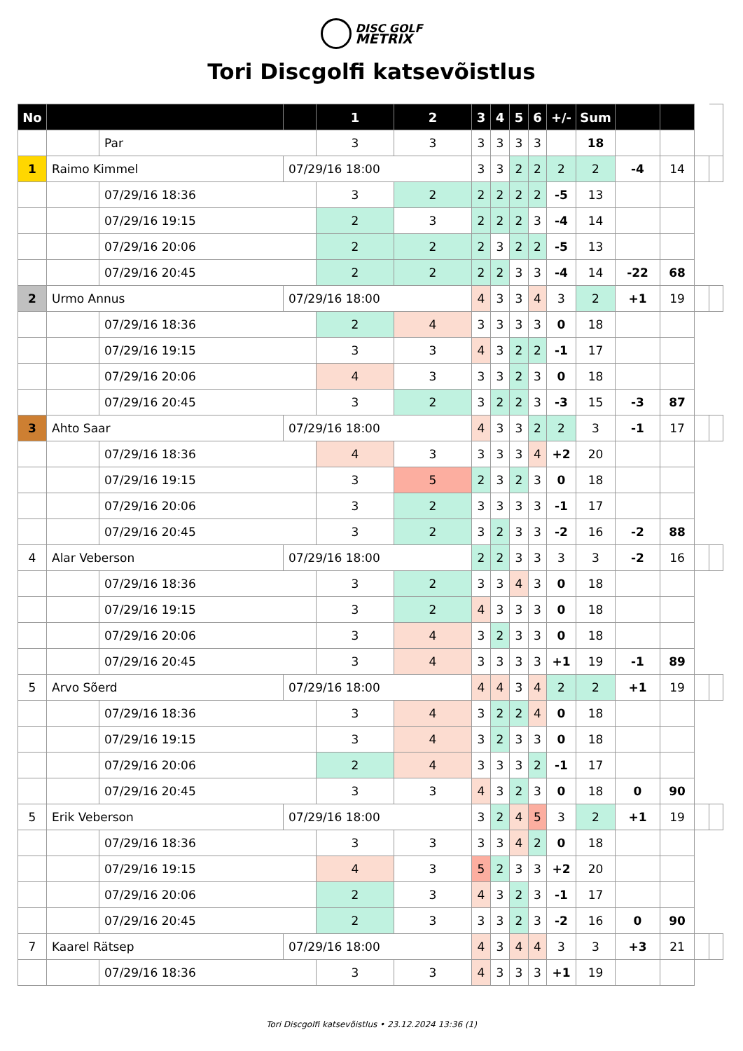DISC GOLF
METRIX
Tori Discgolfi katsevõistlus
| No | | | | 1 | 2 | 3 | 4 | 5 | 6 | +/- | Sum | | | | |
| | | Par | | 3 | 3 | 3 | 3 | 3 | 3 | | 18 | | | | |
| 1 | Raimo Kimmel | | 07/29/16 18:00 | | | 3 | 3 | 2 | 2 | 2 | 2 | -4 | 14 | | |
| | | 07/29/16 18:36 | | 3 | 2 | 2 | 2 | 2 | 2 | -5 | 13 | | | | |
| | | 07/29/16 19:15 | | 2 | 3 | 2 | 2 | 2 | 3 | -4 | 14 | | | | |
| | | 07/29/16 20:06 | | 2 | 2 | 2 | 3 | 2 | 2 | -5 | 13 | | | | |
| | | 07/29/16 20:45 | | 2 | 2 | 2 | 2 | 3 | 3 | -4 | 14 | -22 | 68 | | |
| 2 | Urmo Annus | | 07/29/16 18:00 | | | 4 | 3 | 3 | 4 | 3 | 2 | +1 | 19 | | |
| | | 07/29/16 18:36 | | 2 | 4 | 3 | 3 | 3 | 3 | 0 | 18 | | | | |
| | | 07/29/16 19:15 | | 3 | 3 | 4 | 3 | 2 | 2 | -1 | 17 | | | | |
| | | 07/29/16 20:06 | | 4 | 3 | 3 | 3 | 2 | 3 | 0 | 18 | | | | |
| | | 07/29/16 20:45 | | 3 | 2 | 3 | 2 | 2 | 3 | -3 | 15 | -3 | 87 | | |
| 3 | Ahto Saar | | 07/29/16 18:00 | | | 4 | 3 | 3 | 2 | 2 | 3 | -1 | 17 | | |
| | | 07/29/16 18:36 | | 4 | 3 | 3 | 3 | 3 | 4 | +2 | 20 | | | | |
| | | 07/29/16 19:15 | | 3 | 5 | 2 | 3 | 2 | 3 | 0 | 18 | | | | |
| | | 07/29/16 20:06 | | 3 | 2 | 3 | 3 | 3 | 3 | -1 | 17 | | | | |
| | | 07/29/16 20:45 | | 3 | 2 | 3 | 2 | 3 | 3 | -2 | 16 | -2 | 88 | | |
| 4 | Alar Veberson | | 07/29/16 18:00 | | | 2 | 2 | 3 | 3 | 3 | 3 | -2 | 16 | | |
| | | 07/29/16 18:36 | | 3 | 2 | 3 | 3 | 4 | 3 | 0 | 18 | | | | |
| | | 07/29/16 19:15 | | 3 | 2 | 4 | 3 | 3 | 3 | 0 | 18 | | | | |
| | | 07/29/16 20:06 | | 3 | 4 | 3 | 2 | 3 | 3 | 0 | 18 | | | | |
| | | 07/29/16 20:45 | | 3 | 4 | 3 | 3 | 3 | 3 | +1 | 19 | -1 | 89 | | |
| 5 | Arvo Sõerd | | 07/29/16 18:00 | | | 4 | 4 | 3 | 4 | 2 | 2 | +1 | 19 | | |
| | | 07/29/16 18:36 | | 3 | 4 | 3 | 2 | 2 | 4 | 0 | 18 | | | | |
| | | 07/29/16 19:15 | | 3 | 4 | 3 | 2 | 3 | 3 | 0 | 18 | | | | |
| | | 07/29/16 20:06 | | 2 | 4 | 3 | 3 | 3 | 2 | -1 | 17 | | | | |
| | | 07/29/16 20:45 | | 3 | 3 | 4 | 3 | 2 | 3 | 0 | 18 | 0 | 90 | | |
| 5 | Erik Veberson | | 07/29/16 18:00 | | | 3 | 2 | 4 | 5 | 3 | 2 | +1 | 19 | | |
| | | 07/29/16 18:36 | | 3 | 3 | 3 | 3 | 4 | 2 | 0 | 18 | | | | |
| | | 07/29/16 19:15 | | 4 | 3 | 5 | 2 | 3 | 3 | +2 | 20 | | | | |
| | | 07/29/16 20:06 | | 2 | 3 | 4 | 3 | 2 | 3 | -1 | 17 | | | | |
| | | 07/29/16 20:45 | | 2 | 3 | 3 | 3 | 2 | 3 | -2 | 16 | 0 | 90 | | |
| 7 | Kaarel Rätsep | | 07/29/16 18:00 | | | 4 | 3 | 4 | 4 | 3 | 3 | +3 | 21 | | |
| | | 07/29/16 18:36 | | 3 | 3 | 4 | 3 | 3 | 3 | +1 | 19 | | | | |
Tori Discgolfi katsevõistlus • 23.12.2024 13:36 (1)